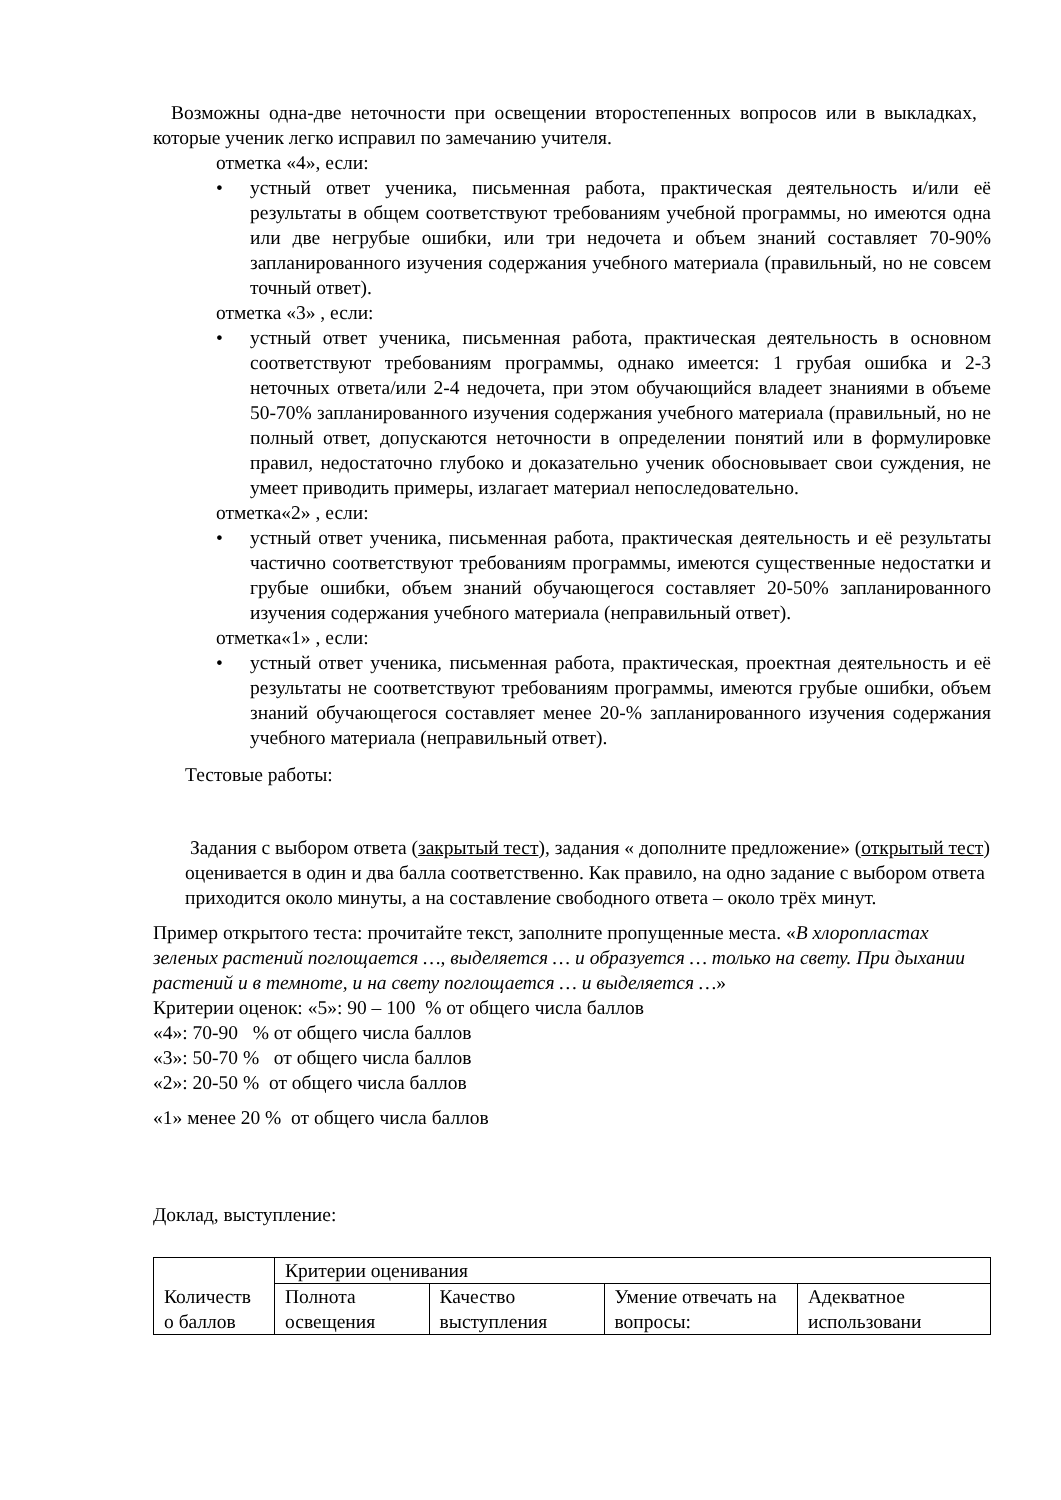Возможны одна-две неточности при освещении второстепенных вопросов или в выкладках, которые ученик легко исправил по замечанию учителя.
отметка «4», если:
• устный ответ ученика, письменная работа, практическая деятельность и/или её результаты в общем соответствуют требованиям учебной программы, но имеются одна или две негрубые ошибки, или три недочета и объем знаний составляет 70-90% запланированного изучения содержания учебного материала (правильный, но не совсем точный ответ).
отметка «3» , если:
• устный ответ ученика, письменная работа, практическая деятельность в основном соответствуют требованиям программы, однако имеется: 1 грубая ошибка и 2-3 неточных ответа/или 2-4 недочета, при этом обучающийся владеет знаниями в объеме 50-70% запланированного изучения содержания учебного материала (правильный, но не полный ответ, допускаются неточности в определении понятий или в формулировке правил, недостаточно глубоко и доказательно ученик обосновывает свои суждения, не умеет приводить примеры, излагает материал непоследовательно.
отметка«2» , если:
• устный ответ ученика, письменная работа, практическая деятельность и её результаты частично соответствуют требованиям программы, имеются существенные недостатки и грубые ошибки, объем знаний обучающегося составляет 20-50% запланированного изучения содержания учебного материала (неправильный ответ).
отметка«1» , если:
• устный ответ ученика, письменная работа, практическая, проектная деятельность и её результаты не соответствуют требованиям программы, имеются грубые ошибки, объем знаний обучающегося составляет менее 20-% запланированного изучения содержания учебного материала (неправильный ответ).
Тестовые работы:
Задания с выбором ответа (закрытый тест), задания « дополните предложение» (открытый тест) оценивается в один и два балла соответственно. Как правило, на одно задание с выбором ответа приходится около минуты, а на составление свободного ответа – около трёх минут.
Пример открытого теста: прочитайте текст, заполните пропущенные места. «В хлоропластах зеленых растений поглощается …, выделяется … и образуется … только на свету. При дыхании растений и в темноте, и на свету поглощается … и выделяется …»
Критерии оценок: «5»: 90 – 100 % от общего числа баллов
«4»: 70-90 % от общего числа баллов
«3»: 50-70 % от общего числа баллов
«2»: 20-50 % от общего числа баллов
«1» менее 20 % от общего числа баллов
Доклад, выступление:
| Количеств о баллов | Критерии оценивания | | | |
| | Полнота освещения | Качество выступления | Умение отвечать на вопросы: | Адекватное использовани |